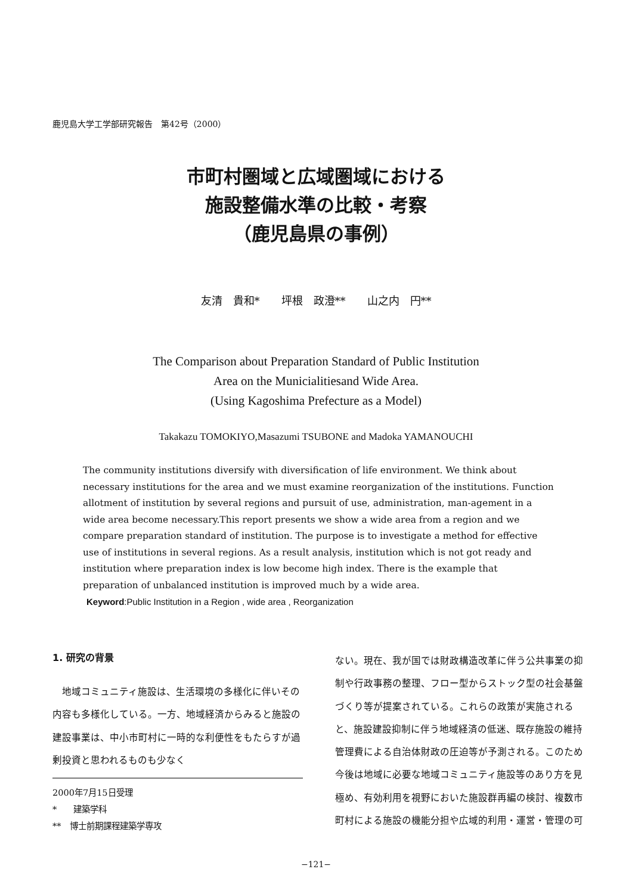鹿児島大学工学部研究報告　第42号（2000）
市町村圏域と広域圏域における
施設整備水準の比較・考察
（鹿児島県の事例）
友清　貴和*　　坪根　政澄**　　山之内　円**
The Comparison about Preparation Standard of Public Institution
Area on the Municialitiesand Wide Area.
(Using Kagoshima Prefecture as a Model)
Takakazu TOMOKIYO,Masazumi TSUBONE and Madoka YAMANOUCHI
The community institutions diversify with diversification of life environment. We think about necessary institutions for the area and we must examine reorganization of the institutions. Function allotment of institution by several regions and pursuit of use, administration, man-agement in a wide area become necessary.This report presents we show a wide area from a region and we compare preparation standard of institution. The purpose is to investigate a method for effective use of institutions in several regions. As a result analysis, institution which is not got ready and institution where preparation index is low become high index. There is the example that preparation of unbalanced institution is improved much by a wide area.
Keyword:Public Institution in a Region , wide area , Reorganization
1. 研究の背景
地域コミュニティ施設は、生活環境の多様化に伴いその内容も多様化している。一方、地域経済からみると施設の建設事業は、中小市町村に一時的な利便性をもたらすが過剰投資と思われるものも少なく
2000年7月15日受理
*　　建築学科
**　博士前期課程建築学専攻
ない。現在、我が国では財政構造改革に伴う公共事業の抑制や行政事務の整理、フロー型からストック型の社会基盤づくり等が提案されている。これらの政策が実施されると、施設建設抑制に伴う地域経済の低迷、既存施設の維持管理費による自治体財政の圧迫等が予測される。このため今後は地域に必要な地域コミュニティ施設等のあり方を見極め、有効利用を視野においた施設群再編の検討、複数市町村による施設の機能分担や広域的利用・運営・管理の可
−121−